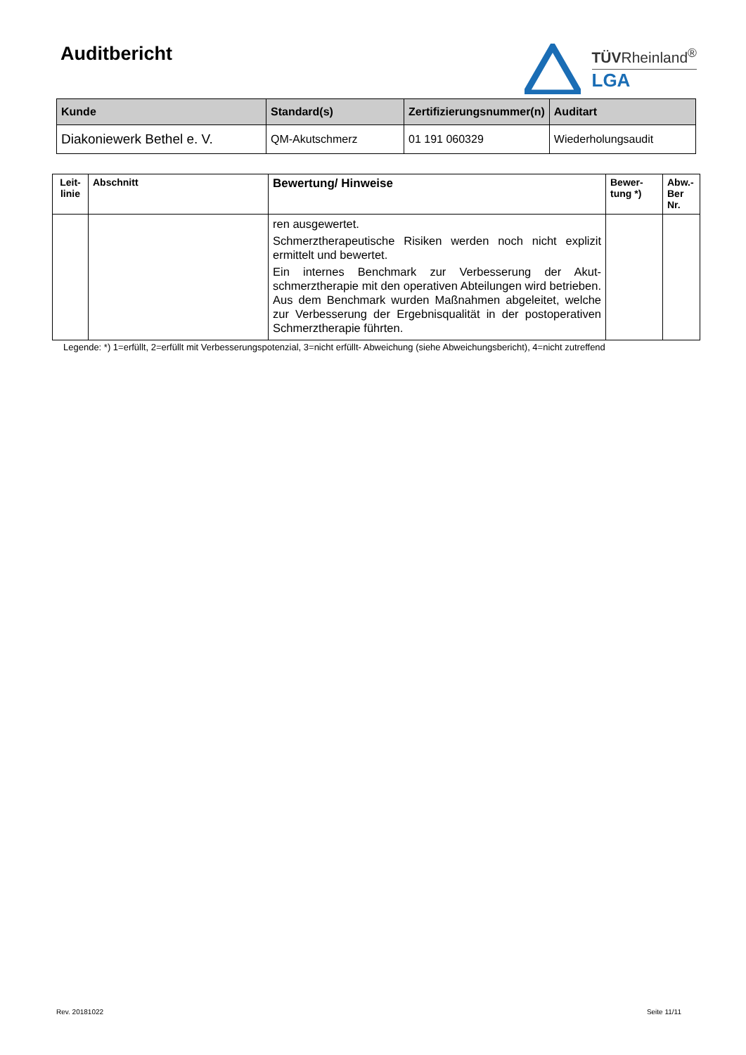Auditbericht
TÜVRheinland<sup>®</sup>
LGA
| Kunde | Standard(s) | Zertifizierungsnummer(n) | Auditart |
| --- | --- | --- | --- |
| Diakoniewerk Bethel e. V. | QM-Akutschmerz | 01 191 060329 | Wiederholungsaudit |
| Leit- linie | Abschnitt | Bewertung/ Hinweise | Bewer- tung *) | Abw.- Ber Nr. |
| --- | --- | --- | --- | --- |
| | | ren ausgewertet. Schmerztherapeutische Risiken werden noch nicht explizit ermittelt und bewertet. Ein internes Benchmark zur Verbesserung der Akut­schmerztherapie mit den operativen Abteilungen wird betrieben. Aus dem Benchmark wurden Maßnahmen ab­geleitet, welche zur Verbesserung der Ergebnisqualität in der postoperativen Schmerztherapie führten. | | |
Legende: *) 1=erfüllt, 2=erfüllt mit Verbesserungspotenzial, 3=nicht erfüllt- Abweichung (siehe Abweichungsbericht), 4=nicht zutreffend
Rev. 20181022 Seite 11/11